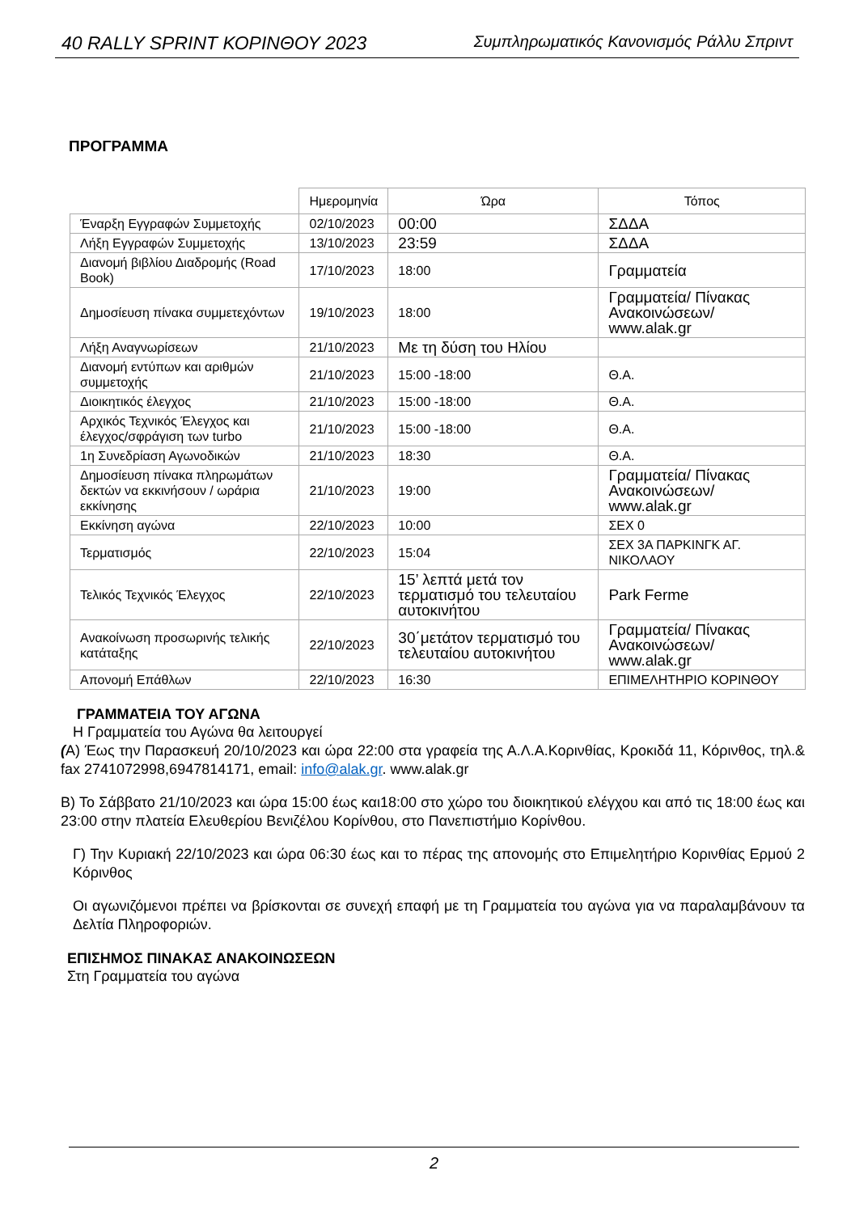40 RALLY SPRINT ΚΟΡΙΝΘΟΥ 2023 Συμπληρωματικός Κανονισμός Ράλλυ Σπριντ
ΠΡΟΓΡΑΜΜΑ
| | Ημερομηνία | Ώρα | Τόπος |
| --- | --- | --- | --- |
| Έναρξη Εγγραφών Συμμετοχής | 02/10/2023 | 00:00 | ΣΔΔΑ |
| Λήξη Εγγραφών Συμμετοχής | 13/10/2023 | 23:59 | ΣΔΔΑ |
| Διανομή βιβλίου Διαδρομής (Road Book) | 17/10/2023 | 18:00 | Γραμματεία |
| Δημοσίευση πίνακα συμμετεχόντων | 19/10/2023 | 18:00 | Γραμματεία/ Πίνακας Ανακοινώσεων/ www.alak.gr |
| Λήξη Αναγνωρίσεων | 21/10/2023 | Με τη δύση του Ηλίου | |
| Διανομή εντύπων και αριθμών συμμετοχής | 21/10/2023 | 15:00 -18:00 | Θ.Α. |
| Διοικητικός έλεγχος | 21/10/2023 | 15:00 -18:00 | Θ.Α. |
| Αρχικός Τεχνικός Έλεγχος και έλεγχος/σφράγιση των turbo | 21/10/2023 | 15:00 -18:00 | Θ.Α. |
| 1η Συνεδρίαση Αγωνοδικών | 21/10/2023 | 18:30 | Θ.Α. |
| Δημοσίευση πίνακα πληρωμάτων δεκτών να εκκινήσουν / ωράρια εκκίνησης | 21/10/2023 | 19:00 | Γραμματεία/ Πίνακας Ανακοινώσεων/ www.alak.gr |
| Εκκίνηση αγώνα | 22/10/2023 | 10:00 | ΣΕΧ 0 |
| Τερματισμός | 22/10/2023 | 15:04 | ΣΕΧ 3Α ΠΑΡΚΙΝΓΚ ΑΓ. ΝΙΚΟΛΑΟΥ |
| Τελικός Τεχνικός Έλεγχος | 22/10/2023 | 15’ λεπτά μετά τον τερματισμό του τελευταίου αυτοκινήτου | Park Ferme |
| Ανακοίνωση προσωρινής τελικής κατάταξης | 22/10/2023 | 30΄μετάτον τερματισμό του τελευταίου αυτοκινήτου | Γραμματεία/ Πίνακας Ανακοινώσεων/ www.alak.gr |
| Απονομή Επάθλων | 22/10/2023 | 16:30 | ΕΠΙΜΕΛΗΤΗΡΙΟ ΚΟΡΙΝΘΟΥ |
ΓΡΑΜΜΑΤΕΙΑ ΤΟΥ ΑΓΩΝΑ
Η Γραμματεία του Αγώνα θα λειτουργεί
(Α) Έως την Παρασκευή 20/10/2023 και ώρα 22:00 στα γραφεία της Α.Λ.Α.Κορινθίας, Κροκιδά 11, Κόρινθος, τηλ.& fax 2741072998,6947814171, email: info@alak.gr. www.alak.gr
Β) Το Σάββατο 21/10/2023 και ώρα 15:00 έως και18:00 στο χώρο του διοικητικού ελέγχου και από τις 18:00 έως και 23:00 στην πλατεία Ελευθερίου Βενιζέλου Κορίνθου, στο Πανεπιστήμιο Κορίνθου.
Γ) Την Κυριακή 22/10/2023 και ώρα 06:30 έως και το πέρας της απονομής στο Επιμελητήριο Κορινθίας Ερμού 2 Κόρινθος
Οι αγωνιζόμενοι πρέπει να βρίσκονται σε συνεχή επαφή με τη Γραμματεία του αγώνα για να παραλαμβάνουν τα Δελτία Πληροφοριών.
ΕΠΙΣΗΜΟΣ ΠΙΝΑΚΑΣ ΑΝΑΚΟΙΝΩΣΕΩΝ
Στη Γραμματεία του αγώνα
2